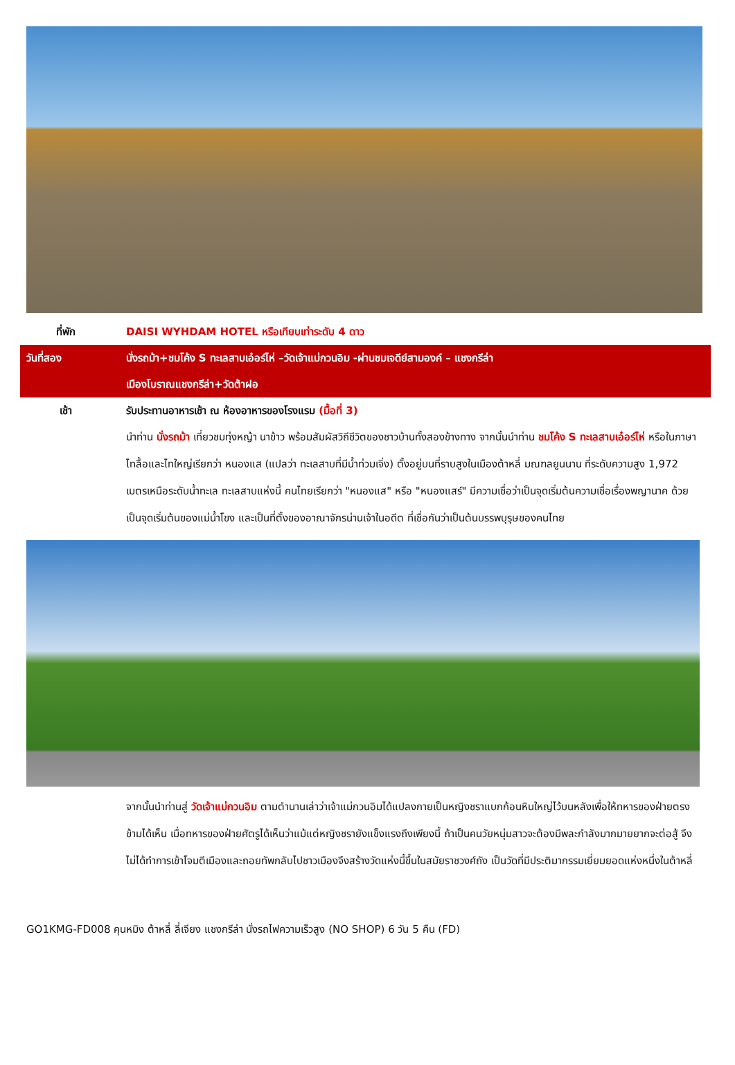ที่พัก DAISI WYHDAM HOTEL หรือเทียบเท่าระดับ 4 ดาว
วันที่สอง นั่งรถม้า+ชมโค้ง S ทะเลสาบเอ๋อร์ไห่ –วัดเจ้าแม่กวนอิม -ผ่านชมเจดีย์สามองค์ – แชงกรีล่า
เมืองโบราณแชงกรีล่า+วัดต้าฝอ
เช้า รับประทานอาหารเช้า ณ ห้องอาหารของโรงแรม (มื้อที่ 3)
นำท่าน นั่งรถม้า เที่ยวชมทุ่งหญ้า นาข้าว พร้อมสัมผัสวิถีชีวิตของชาวบ้านทั้งสองข้างทาง จากนั้นนำท่าน ชมโค้ง S ทะเลสาบเอ๋อร์ไห่ หรือในภาษาไทลื้อและไทใหญ่เรียกว่า หนองแส (แปลว่า ทะเลสาบที่มีน้ำท่วมเจิ่ง) ตั้งอยู่บนที่ราบสูงในเมืองต้าหลี่ มณฑลยูนนาน ที่ระดับความสูง 1,972 เมตรเหนือระดับน้ำทะเล ทะเลสาบแห่งนี้ คนไทยเรียกว่า "หนองแส" หรือ "หนองแสร์" มีความเชื่อว่าเป็นจุดเริ่มต้นความเชื่อเรื่องพญานาค ด้วยเป็นจุดเริ่มต้นของแม่น้ำโขง และเป็นที่ตั้งของอาณาจักรน่านเจ้าในอดีต ที่เชื่อกันว่าเป็นต้นบรรพบุรุษของคนไทย
จากนั้นนำท่านสู่ วัดเจ้าแม่กวนอิม ตามตำนานเล่าว่าเจ้าแม่กวนอิมได้แปลงกายเป็นหญิงชราแบกก้อนหินใหญ่ไว้บนหลังเพื่อให้ทหารของฝ่ายตรงข้ามได้เห็น เมื่อทหารของฝ่ายศัตรูได้เห็นว่าแม้แต่หญิงชรายังแข็งแรงถึงเพียงนี้ ถ้าเป็นคนวัยหนุ่มสาวจะต้องมีพละกำลังมากมายยากจะต่อสู้ จึงไม่ได้ทำการเข้าโจมตีเมืองและถอยทัพกลับไปชาวเมืองจึงสร้างวัดแห่งนี้ขึ้นในสมัยราชวงศ์ถัง เป็นวัดที่มีประติมากรรมเยี่ยมยอดแห่งหนึ่งในต้าหลี่
GO1KMG-FD008 คุนหมิง ต้าหลี่ ลี่เจียง แชงกรีล่า นั่งรถไฟความเร็วสูง (NO SHOP) 6 วัน 5 คืน (FD)